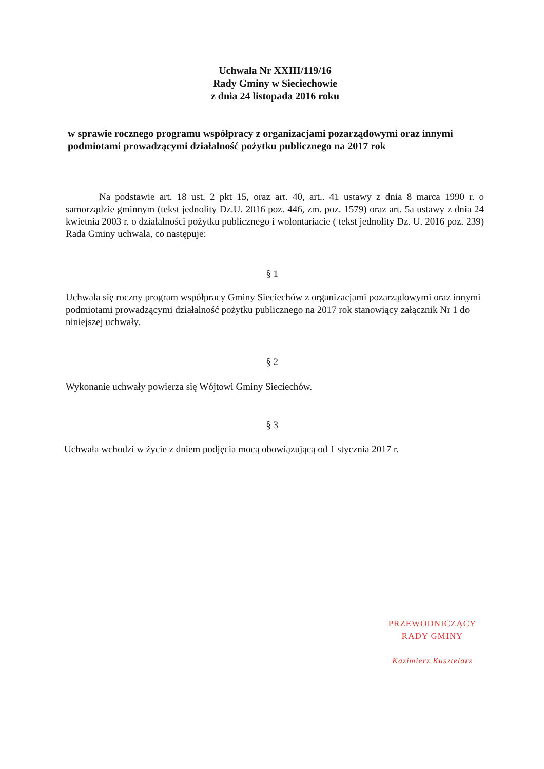Uchwała Nr XXIII/119/16
Rady Gminy w Sieciechowie
z dnia 24 listopada 2016 roku
w sprawie rocznego programu współpracy z organizacjami pozarządowymi oraz innymi podmiotami prowadzącymi działalność pożytku publicznego na 2017 rok
Na podstawie art. 18 ust. 2 pkt 15, oraz art. 40, art.. 41 ustawy z dnia 8 marca 1990 r. o samorządzie gminnym (tekst jednolity Dz.U. 2016 poz. 446, zm. poz. 1579) oraz art. 5a ustawy z dnia 24 kwietnia 2003 r. o działalności pożytku publicznego i wolontariacie ( tekst jednolity Dz. U. 2016 poz. 239) Rada Gminy uchwala, co następuje:
§ 1
Uchwala się roczny program współpracy Gminy Sieciechów z organizacjami pozarządowymi oraz innymi podmiotami prowadzącymi działalność pożytku publicznego na 2017 rok stanowiący załącznik Nr 1 do niniejszej uchwały.
§ 2
Wykonanie uchwały powierza się Wójtowi Gminy Sieciechów.
§ 3
Uchwała wchodzi w życie z dniem podjęcia mocą obowiązującą od 1 stycznia 2017 r.
PRZEWODNICZĄCY
RADY GMINY
Kazimierz Kusztelarz